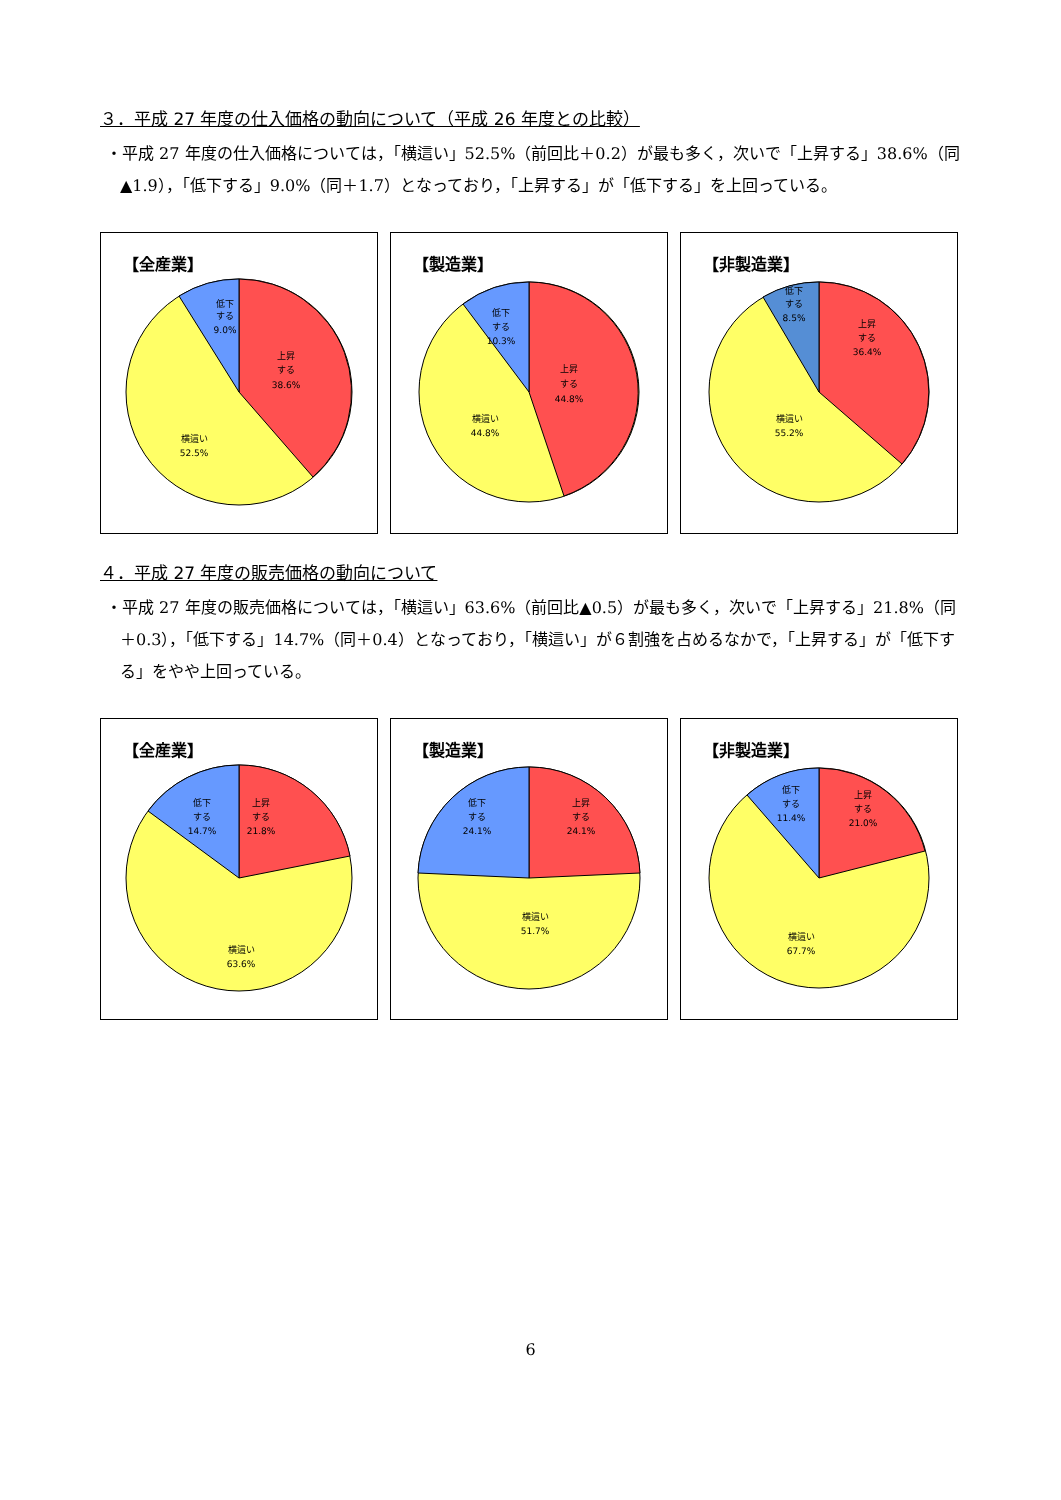３．平成 27 年度の仕入価格の動向について（平成 26 年度との比較）
・平成 27 年度の仕入価格については，「横這い」52.5%（前回比＋0.2）が最も多く，次いで「上昇する」38.6%（同▲1.9），「低下する」9.0%（同＋1.7）となっており，「上昇する」が「低下する」を上回っている。
【全産業】
低下
する
9.0%
上昇
する
38.6%
横這い
52.5%
【製造業】
低下
する
10.3%
上昇
する
44.8%
横這い
44.8%
【非製造業】
低下
する
8.5%
上昇
する
36.4%
横這い
55.2%
４．平成 27 年度の販売価格の動向について
・平成 27 年度の販売価格については，「横這い」63.6%（前回比▲0.5）が最も多く，次いで「上昇する」21.8%（同＋0.3），「低下する」14.7%（同＋0.4）となっており，「横這い」が６割強を占めるなかで，「上昇する」が「低下する」をやや上回っている。
【全産業】
低下
する
14.7%
上昇
する
21.8%
横這い
63.6%
【製造業】
低下
する
24.1%
上昇
する
24.1%
横這い
51.7%
【非製造業】
低下
する
11.4%
上昇
する
21.0%
横這い
67.7%
6